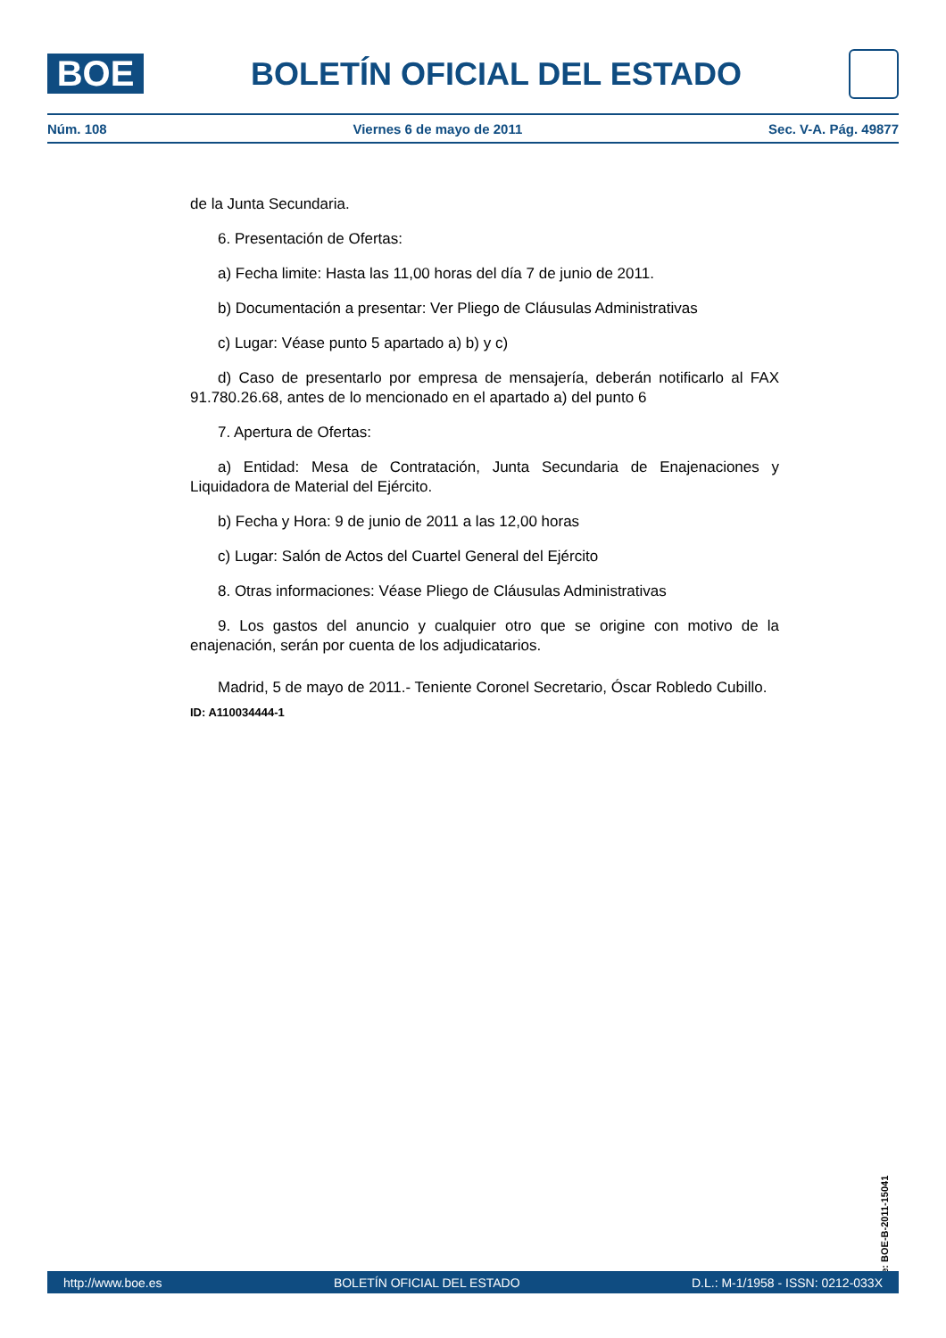BOE
BOLETÍN OFICIAL DEL ESTADO
Núm. 108 Viernes 6 de mayo de 2011 Sec. V-A. Pág. 49877
de la Junta Secundaria.
6. Presentación de Ofertas:
a) Fecha limite: Hasta las 11,00 horas del día 7 de junio de 2011.
b) Documentación a presentar: Ver Pliego de Cláusulas Administrativas
c) Lugar: Véase punto 5 apartado a) b) y c)
d) Caso de presentarlo por empresa de mensajería, deberán notificarlo al FAX 91.780.26.68, antes de lo mencionado en el apartado a) del punto 6
7. Apertura de Ofertas:
a) Entidad: Mesa de Contratación, Junta Secundaria de Enajenaciones y Liquidadora de Material del Ejército.
b) Fecha y Hora: 9 de junio de 2011 a las 12,00 horas
c) Lugar: Salón de Actos del Cuartel General del Ejército
8. Otras informaciones: Véase Pliego de Cláusulas Administrativas
9. Los gastos del anuncio y cualquier otro que se origine con motivo de la enajenación, serán por cuenta de los adjudicatarios.
Madrid, 5 de mayo de 2011.- Teniente Coronel Secretario, Óscar Robledo Cubillo.
ID: A110034444-1
cve: BOE-B-2011-15041
http://www.boe.es BOLETÍN OFICIAL DEL ESTADO D.L.: M-1/1958 - ISSN: 0212-033X